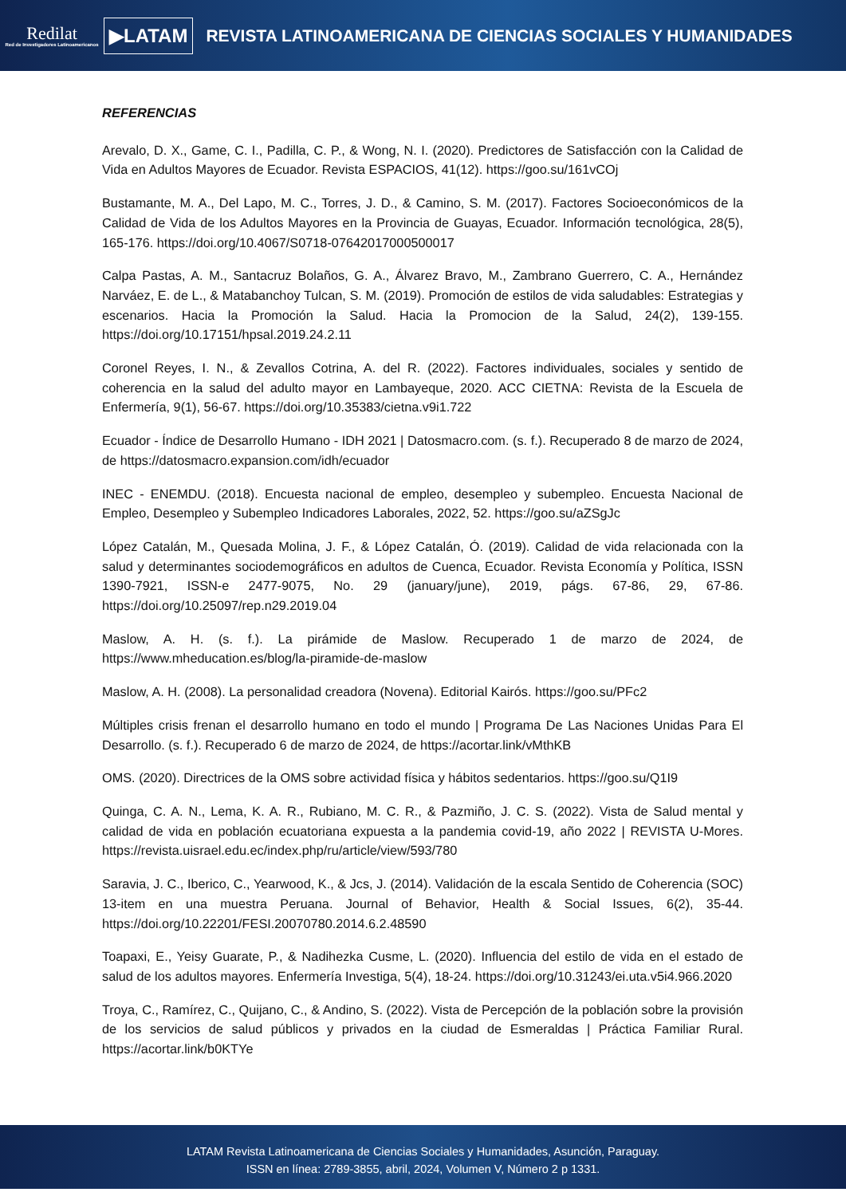Redilat
Red de Investigadores Latinoamericanos
▶LATAM
REVISTA LATINOAMERICANA DE CIENCIAS SOCIALES Y HUMANIDADES
REFERENCIAS
Arevalo, D. X., Game, C. I., Padilla, C. P., & Wong, N. I. (2020). Predictores de Satisfacción con la Calidad de Vida en Adultos Mayores de Ecuador. Revista ESPACIOS, 41(12). https://goo.su/161vCOj
Bustamante, M. A., Del Lapo, M. C., Torres, J. D., & Camino, S. M. (2017). Factores Socioeconómicos de la Calidad de Vida de los Adultos Mayores en la Provincia de Guayas, Ecuador. Información tecnológica, 28(5), 165-176. https://doi.org/10.4067/S0718-07642017000500017
Calpa Pastas, A. M., Santacruz Bolaños, G. A., Álvarez Bravo, M., Zambrano Guerrero, C. A., Hernández Narváez, E. de L., & Matabanchoy Tulcan, S. M. (2019). Promoción de estilos de vida saludables: Estrategias y escenarios. Hacia la Promoción la Salud. Hacia la Promocion de la Salud, 24(2), 139-155. https://doi.org/10.17151/hpsal.2019.24.2.11
Coronel Reyes, I. N., & Zevallos Cotrina, A. del R. (2022). Factores individuales, sociales y sentido de coherencia en la salud del adulto mayor en Lambayeque, 2020. ACC CIETNA: Revista de la Escuela de Enfermería, 9(1), 56-67. https://doi.org/10.35383/cietna.v9i1.722
Ecuador - Índice de Desarrollo Humano - IDH 2021 | Datosmacro.com. (s. f.). Recuperado 8 de marzo de 2024, de https://datosmacro.expansion.com/idh/ecuador
INEC - ENEMDU. (2018). Encuesta nacional de empleo, desempleo y subempleo. Encuesta Nacional de Empleo, Desempleo y Subempleo Indicadores Laborales, 2022, 52. https://goo.su/aZSgJc
López Catalán, M., Quesada Molina, J. F., & López Catalán, Ó. (2019). Calidad de vida relacionada con la salud y determinantes sociodemográficos en adultos de Cuenca, Ecuador. Revista Economía y Política, ISSN 1390-7921, ISSN-e 2477-9075, No. 29 (january/june), 2019, págs. 67-86, 29, 67-86. https://doi.org/10.25097/rep.n29.2019.04
Maslow, A. H. (s. f.). La pirámide de Maslow. Recuperado 1 de marzo de 2024, de https://www.mheducation.es/blog/la-piramide-de-maslow
Maslow, A. H. (2008). La personalidad creadora (Novena). Editorial Kairós. https://goo.su/PFc2
Múltiples crisis frenan el desarrollo humano en todo el mundo | Programa De Las Naciones Unidas Para El Desarrollo. (s. f.). Recuperado 6 de marzo de 2024, de https://acortar.link/vMthKB
OMS. (2020). Directrices de la OMS sobre actividad física y hábitos sedentarios. https://goo.su/Q1I9
Quinga, C. A. N., Lema, K. A. R., Rubiano, M. C. R., & Pazmiño, J. C. S. (2022). Vista de Salud mental y calidad de vida en población ecuatoriana expuesta a la pandemia covid-19, año 2022 | REVISTA U-Mores. https://revista.uisrael.edu.ec/index.php/ru/article/view/593/780
Saravia, J. C., Iberico, C., Yearwood, K., & Jcs, J. (2014). Validación de la escala Sentido de Coherencia (SOC) 13-item en una muestra Peruana. Journal of Behavior, Health & Social Issues, 6(2), 35-44. https://doi.org/10.22201/FESI.20070780.2014.6.2.48590
Toapaxi, E., Yeisy Guarate, P., & Nadihezka Cusme, L. (2020). Influencia del estilo de vida en el estado de salud de los adultos mayores. Enfermería Investiga, 5(4), 18-24. https://doi.org/10.31243/ei.uta.v5i4.966.2020
Troya, C., Ramírez, C., Quijano, C., & Andino, S. (2022). Vista de Percepción de la población sobre la provisión de los servicios de salud públicos y privados en la ciudad de Esmeraldas | Práctica Familiar Rural. https://acortar.link/b0KTYe
LATAM Revista Latinoamericana de Ciencias Sociales y Humanidades, Asunción, Paraguay.
ISSN en línea: 2789-3855, abril, 2024, Volumen V, Número 2 p 1331.